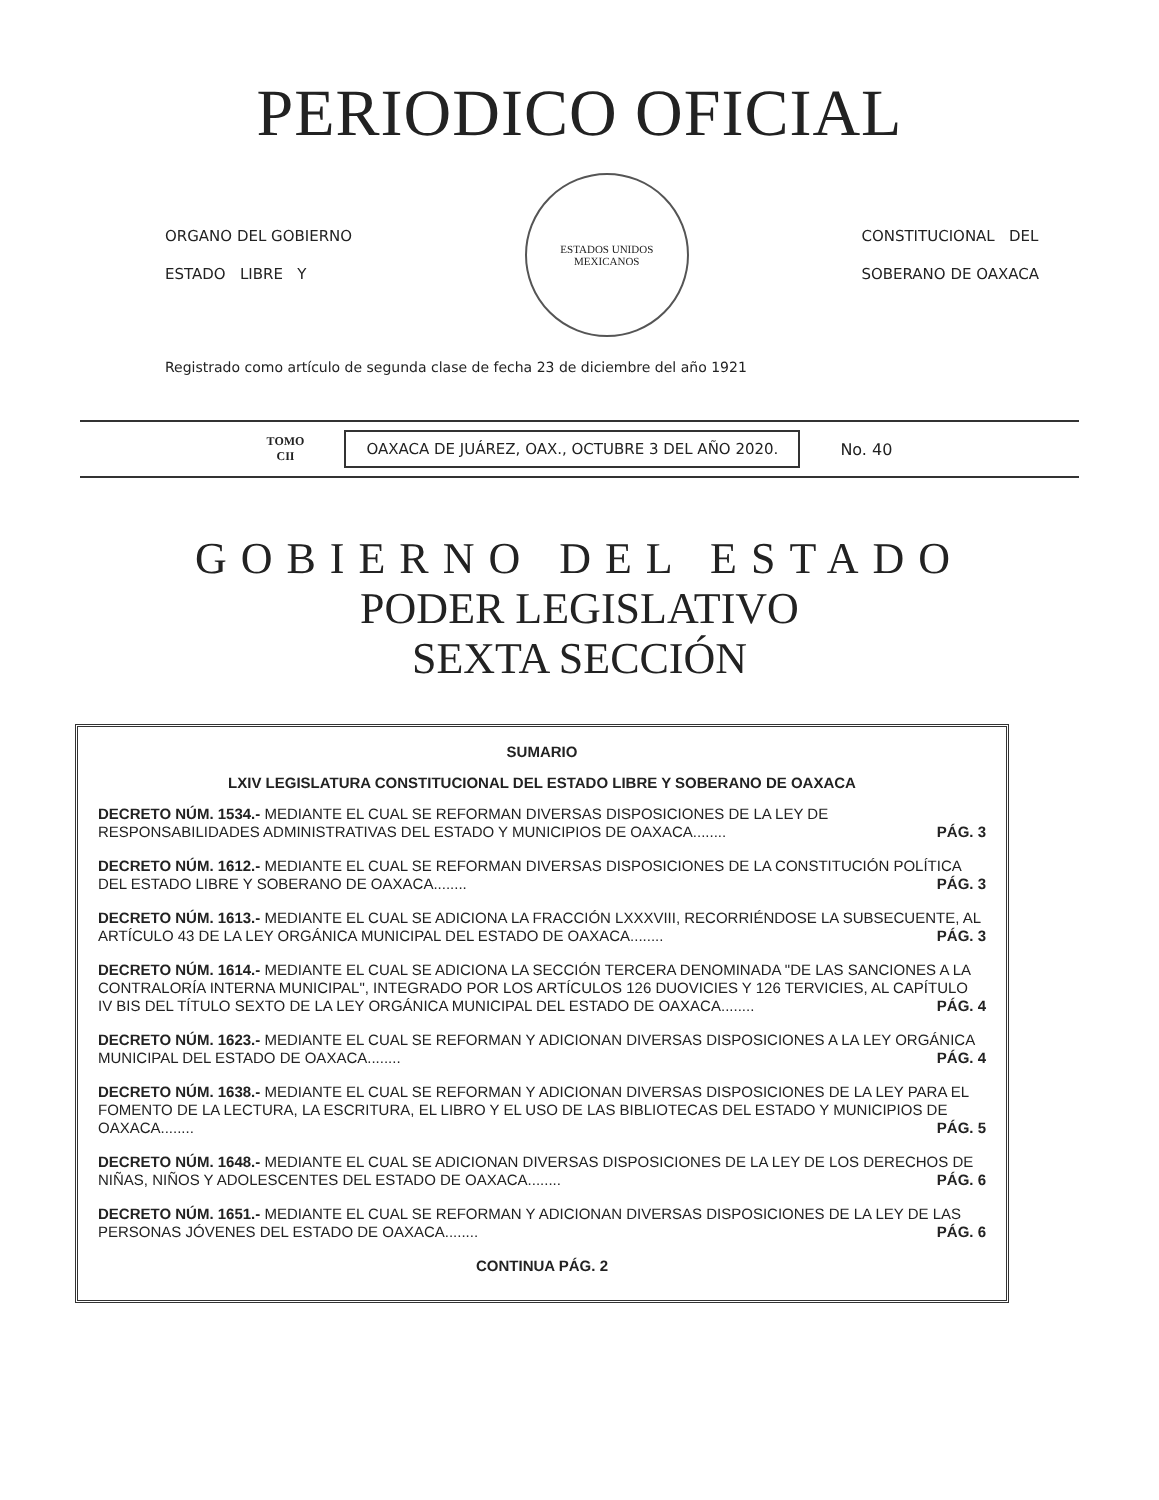PERIODICO OFICIAL
ORGANO DEL GOBIERNO
ESTADO LIBRE Y
ESTADOS UNIDOS MEXICANOS
CONSTITUCIONAL DEL
SOBERANO DE OAXACA
Registrado como artículo de segunda clase de fecha 23 de diciembre del año 1921
TOMO
CII
OAXACA DE JUÁREZ, OAX., OCTUBRE 3 DEL AÑO 2020.
No. 40
GOBIERNO DEL ESTADO
PODER LEGISLATIVO
SEXTA SECCIÓN
SUMARIO
LXIV LEGISLATURA CONSTITUCIONAL DEL ESTADO LIBRE Y SOBERANO DE OAXACA
DECRETO NÚM. 1534.- MEDIANTE EL CUAL SE REFORMAN DIVERSAS DISPOSICIONES DE LA LEY DE RESPONSABILIDADES ADMINISTRATIVAS DEL ESTADO Y MUNICIPIOS DE OAXACA........ PÁG. 3
DECRETO NÚM. 1612.- MEDIANTE EL CUAL SE REFORMAN DIVERSAS DISPOSICIONES DE LA CONSTITUCIÓN POLÍTICA DEL ESTADO LIBRE Y SOBERANO DE OAXACA........ PÁG. 3
DECRETO NÚM. 1613.- MEDIANTE EL CUAL SE ADICIONA LA FRACCIÓN LXXXVIII, RECORRIÉNDOSE LA SUBSECUENTE, AL ARTÍCULO 43 DE LA LEY ORGÁNICA MUNICIPAL DEL ESTADO DE OAXACA........ PÁG. 3
DECRETO NÚM. 1614.- MEDIANTE EL CUAL SE ADICIONA LA SECCIÓN TERCERA DENOMINADA "DE LAS SANCIONES A LA CONTRALORÍA INTERNA MUNICIPAL", INTEGRADO POR LOS ARTÍCULOS 126 DUOVICIES Y 126 TERVICIES, AL CAPÍTULO IV BIS DEL TÍTULO SEXTO DE LA LEY ORGÁNICA MUNICIPAL DEL ESTADO DE OAXACA........ PÁG. 4
DECRETO NÚM. 1623.- MEDIANTE EL CUAL SE REFORMAN Y ADICIONAN DIVERSAS DISPOSICIONES A LA LEY ORGÁNICA MUNICIPAL DEL ESTADO DE OAXACA........ PÁG. 4
DECRETO NÚM. 1638.- MEDIANTE EL CUAL SE REFORMAN Y ADICIONAN DIVERSAS DISPOSICIONES DE LA LEY PARA EL FOMENTO DE LA LECTURA, LA ESCRITURA, EL LIBRO Y EL USO DE LAS BIBLIOTECAS DEL ESTADO Y MUNICIPIOS DE OAXACA........ PÁG. 5
DECRETO NÚM. 1648.- MEDIANTE EL CUAL SE ADICIONAN DIVERSAS DISPOSICIONES DE LA LEY DE LOS DERECHOS DE NIÑAS, NIÑOS Y ADOLESCENTES DEL ESTADO DE OAXACA........ PÁG. 6
DECRETO NÚM. 1651.- MEDIANTE EL CUAL SE REFORMAN Y ADICIONAN DIVERSAS DISPOSICIONES DE LA LEY DE LAS PERSONAS JÓVENES DEL ESTADO DE OAXACA........ PÁG. 6
CONTINUA PÁG. 2